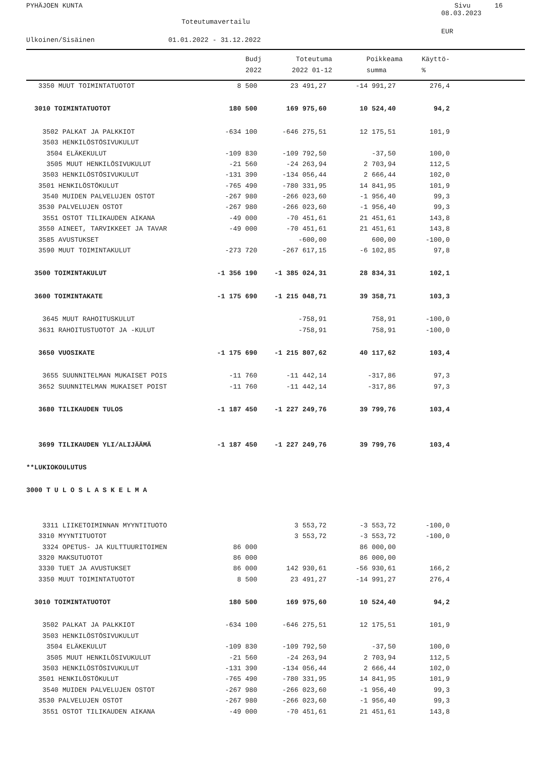PYHÄJOEN KUNTA Sivu 16
08.03.2023
Toteutumavertailu
EUR
Ulkoinen/Sisäinen 01.01.2022 - 31.12.2022
| | Budj | Toteutuma | Poikkeama | Käyttö- |
| --- | --- | --- | --- | --- |
| | 2022 | 2022 01-12 | summa | % |
| 3350 MUUT TOIMINTATUOTOT | 8 500 | 23 491,27 | -14 991,27 | 276,4 |
| 3010 TOIMINTATUOTOT | 180 500 | 169 975,60 | 10 524,40 | 94,2 |
| 3502 PALKAT JA PALKKIOT | -634 100 | -646 275,51 | 12 175,51 | 101,9 |
| 3503 HENKILÖSTÖSIVUKULUT | | | | |
| 3504 ELÄKEKULUT | -109 830 | -109 792,50 | -37,50 | 100,0 |
| 3505 MUUT HENKILÖSIVUKULUT | -21 560 | -24 263,94 | 2 703,94 | 112,5 |
| 3503 HENKILÖSTÖSIVUKULUT | -131 390 | -134 056,44 | 2 666,44 | 102,0 |
| 3501 HENKILÖSTÖKULUT | -765 490 | -780 331,95 | 14 841,95 | 101,9 |
| 3540 MUIDEN PALVELUJEN OSTOT | -267 980 | -266 023,60 | -1 956,40 | 99,3 |
| 3530 PALVELUJEN OSTOT | -267 980 | -266 023,60 | -1 956,40 | 99,3 |
| 3551 OSTOT TILIKAUDEN AIKANA | -49 000 | -70 451,61 | 21 451,61 | 143,8 |
| 3550 AINEET, TARVIKKEET JA TAVAR | -49 000 | -70 451,61 | 21 451,61 | 143,8 |
| 3585 AVUSTUKSET | | -600,00 | 600,00 | -100,0 |
| 3590 MUUT TOIMINTAKULUT | -273 720 | -267 617,15 | -6 102,85 | 97,8 |
| 3500 TOIMINTAKULUT | -1 356 190 | -1 385 024,31 | 28 834,31 | 102,1 |
| 3600 TOIMINTAKATE | -1 175 690 | -1 215 048,71 | 39 358,71 | 103,3 |
| 3645 MUUT RAHOITUSKULUT | | -758,91 | 758,91 | -100,0 |
| 3631 RAHOITUSTUOTOT JA -KULUT | | -758,91 | 758,91 | -100,0 |
| 3650 VUOSIKATE | -1 175 690 | -1 215 807,62 | 40 117,62 | 103,4 |
| 3655 SUUNNITELMAN MUKAISET POIS | -11 760 | -11 442,14 | -317,86 | 97,3 |
| 3652 SUUNNITELMAN MUKAISET POIST | -11 760 | -11 442,14 | -317,86 | 97,3 |
| 3680 TILIKAUDEN TULOS | -1 187 450 | -1 227 249,76 | 39 799,76 | 103,4 |
| 3699 TILIKAUDEN YLI/ALIJÄÄMÄ | -1 187 450 | -1 227 249,76 | 39 799,76 | 103,4 |
| **LUKIOKOULUTUS | | | | |
| 3000 T U L O S L A S K E L M A | | | | |
| 3311 LIIKETOIMINNAN MYYNTITUOTO | | 3 553,72 | -3 553,72 | -100,0 |
| 3310 MYYNTITUOTOT | | 3 553,72 | -3 553,72 | -100,0 |
| 3324 OPETUS- JA KULTTUURITOIMEN | 86 000 | | 86 000,00 | |
| 3320 MAKSUTUOTOT | 86 000 | | 86 000,00 | |
| 3330 TUET JA AVUSTUKSET | 86 000 | 142 930,61 | -56 930,61 | 166,2 |
| 3350 MUUT TOIMINTATUOTOT | 8 500 | 23 491,27 | -14 991,27 | 276,4 |
| 3010 TOIMINTATUOTOT | 180 500 | 169 975,60 | 10 524,40 | 94,2 |
| 3502 PALKAT JA PALKKIOT | -634 100 | -646 275,51 | 12 175,51 | 101,9 |
| 3503 HENKILÖSTÖSIVUKULUT | | | | |
| 3504 ELÄKEKULUT | -109 830 | -109 792,50 | -37,50 | 100,0 |
| 3505 MUUT HENKILÖSIVUKULUT | -21 560 | -24 263,94 | 2 703,94 | 112,5 |
| 3503 HENKILÖSTÖSIVUKULUT | -131 390 | -134 056,44 | 2 666,44 | 102,0 |
| 3501 HENKILÖSTÖKULUT | -765 490 | -780 331,95 | 14 841,95 | 101,9 |
| 3540 MUIDEN PALVELUJEN OSTOT | -267 980 | -266 023,60 | -1 956,40 | 99,3 |
| 3530 PALVELUJEN OSTOT | -267 980 | -266 023,60 | -1 956,40 | 99,3 |
| 3551 OSTOT TILIKAUDEN AIKANA | -49 000 | -70 451,61 | 21 451,61 | 143,8 |